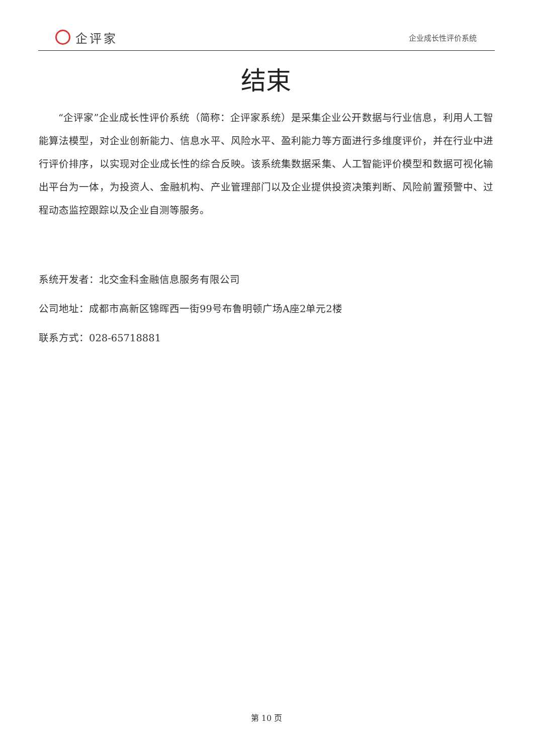企评家
企业成长性评价系统
结束
“企评家”企业成长性评价系统（简称：企评家系统）是采集企业公开数据与行业信息，利用人工智能算法模型，对企业创新能力、信息水平、风险水平、盈利能力等方面进行多维度评价，并在行业中进行评价排序，以实现对企业成长性的综合反映。该系统集数据采集、人工智能评价模型和数据可视化输出平台为一体，为投资人、金融机构、产业管理部门以及企业提供投资决策判断、风险前置预警中、过程动态监控跟踪以及企业自测等服务。
系统开发者：北交金科金融信息服务有限公司
公司地址：成都市高新区锦晖西一街99号布鲁明顿广场A座2单元2楼
联系方式：028-65718881
第 10 页